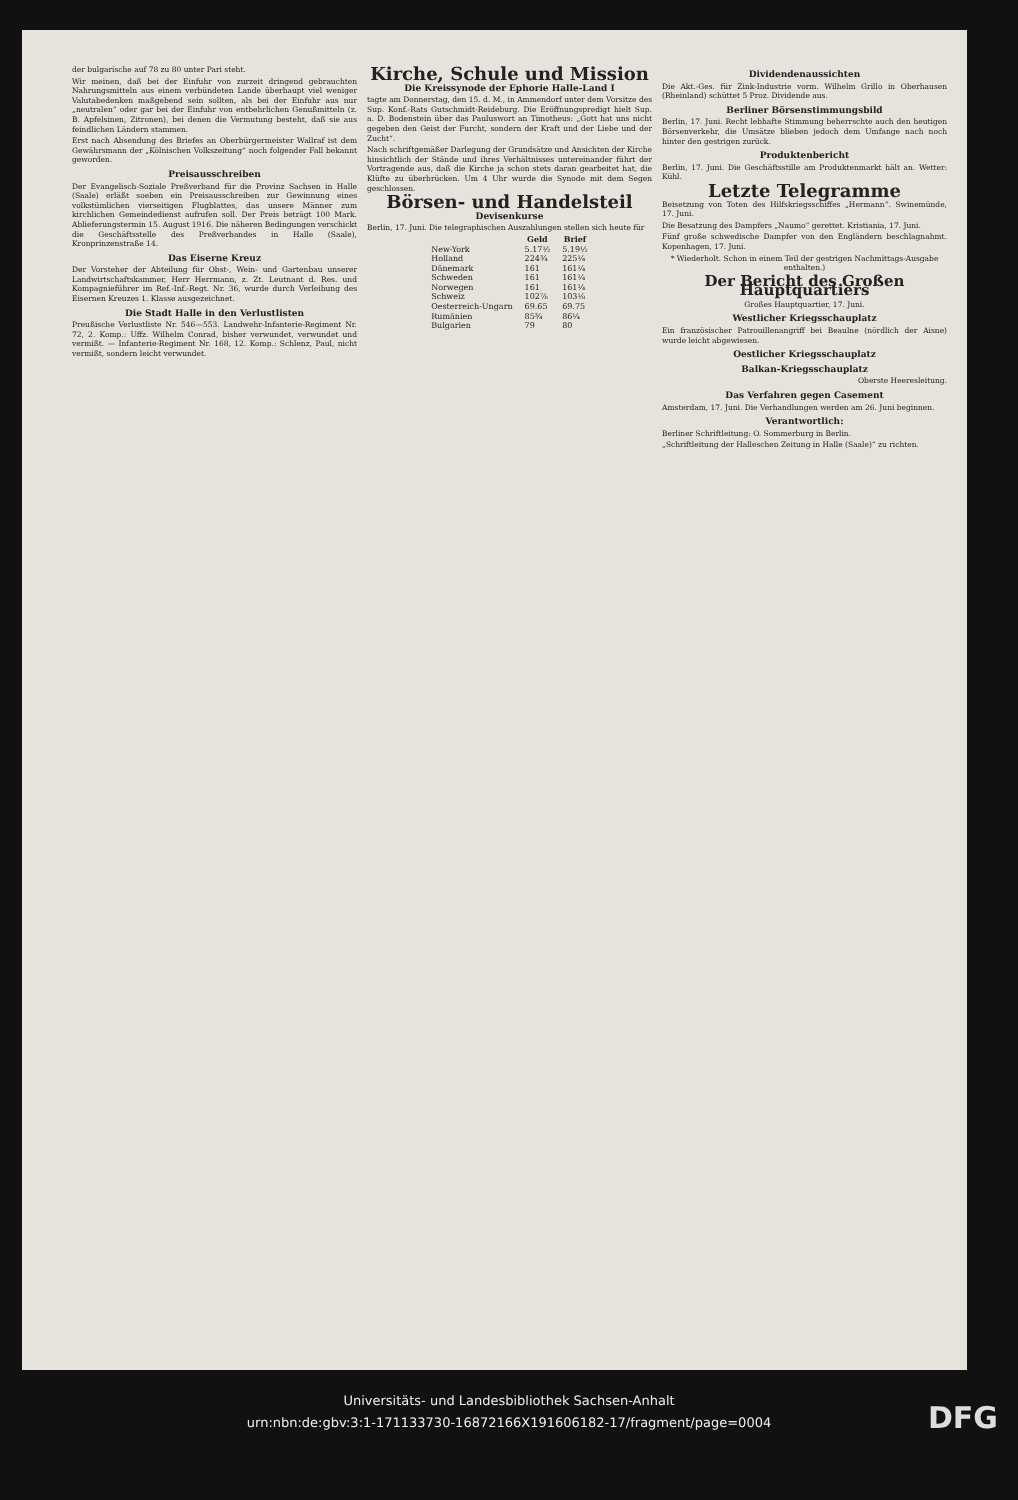der bulgarische auf 78 zu 80 unter Pari steht.
Wir meinen, daß bei der Einfuhr von zurzeit dringend gebrauchten Nahrungsmitteln aus einem verbündeten Lande überhaupt viel weniger Valutabedenken maßgebend sein sollten, als bei der Einfuhr aus nur „neutralen“ oder gar bei der Einfuhr von entbehrlichen Genußmitteln (z. B. Apfelsinen, Zitronen), bei denen die Vermutung besteht, daß sie aus feindlichen Ländern stammen.
Erst nach Absendung des Briefes an Oberbürgermeister Wallraf ist dem Gewährsmann der „Kölnischen Volkszeitung“ noch folgender Fall bekannt geworden.
Preisausschreiben
Der Evangelisch-Soziale Preßverband für die Provinz Sachsen in Halle (Saale) erläßt soeben ein Preisausschreiben zur Gewinnung eines volkstümlichen vierseitigen Flugblattes, das unsere Männer zum kirchlichen Gemeindedienst aufrufen soll. Der Preis beträgt 100 Mark. Ablieferungstermin 15. August 1916. Die näheren Bedingungen verschickt die Geschäftsstelle des Preßverbandes in Halle (Saale), Kronprinzenstraße 14.
Das Eiserne Kreuz
Der Vorsteher der Abteilung für Obst-, Wein- und Gartenbau unserer Landwirtschaftskammer, Herr Herrmann, z. Zt. Leutnant d. Res. und Kompagnieführer im Ref.-Inf.-Regt. Nr. 36, wurde durch Verleihung des Eisernen Kreuzes 1. Klasse ausgezeichnet.
Die Stadt Halle in den Verlustlisten
Preußische Verlustliste Nr. 546—553. Landwehr-Infanterie-Regiment Nr. 72, 2. Komp.: Uffz. Wilhelm Conrad, bisher verwundet, verwundet und vermißt. — Infanterie-Regiment Nr. 168, 12. Komp.: Schlenz, Paul, nicht vermißt, sondern leicht verwundet.
Kirche, Schule und Mission
Die Kreissynode der Ephorie Halle-Land I
tagte am Donnerstag, den 15. d. M., in Ammendorf unter dem Vorsitze des Sup. Konf.-Rats Gutschmidt-Reideburg. Die Eröffnungspredigt hielt Sup. a. D. Bodenstein über das Pauluswort an Timotheus: „Gott hat uns nicht gegeben den Geist der Furcht, sondern der Kraft und der Liebe und der Zucht“.
Nach schriftgemäßer Darlegung der Grundsätze und Ansichten der Kirche hinsichtlich der Stände und ihres Verhältnisses untereinander führt der Vortragende aus, daß die Kirche ja schon stets daran gearbeitet hat, die Klüfte zu überbrücken. Um 4 Uhr wurde die Synode mit dem Segen geschlossen.
Börsen- und Handelsteil
Devisenkurse
Berlin, 17. Juni. Die telegraphischen Auszahlungen stellen sich heute für
| | Geld | Brief |
| --- | --- | --- |
| New-York | 5.17½ | 5.19½ |
| Holland | 224¾ | 225¼ |
| Dänemark | 161 | 161¼ |
| Schweden | 161 | 161¼ |
| Norwegen | 161 | 161¼ |
| Schweiz | 102⅞ | 103⅛ |
| Oesterreich-Ungarn | 69.65 | 69.75 |
| Rumänien | 85¾ | 86¼ |
| Bulgarien | 79 | 80 |
Dividendenaussichten
Die Akt.-Ges. für Zink-Industrie vorm. Wilhelm Grillo in Oberhausen (Rheinland) schüttet 5 Proz. Dividende aus.
Berliner Börsenstimmungsbild
Berlin, 17. Juni. Recht lebhafte Stimmung beherrschte auch den heutigen Börsenverkehr, die Umsätze blieben jedoch dem Umfange nach noch hinter den gestrigen zurück.
Produktenbericht
Berlin, 17. Juni. Die Geschäftsstille am Produktenmarkt hält an. Wetter: Kühl.
Letzte Telegramme
Beisetzung von Toten des Hilfskriegsschiffes „Hermann“. Swinemünde, 17. Juni.
Die Besatzung des Dampfers „Naumo“ gerettet. Kristiania, 17. Juni.
Fünf große schwedische Dampfer von den Engländern beschlagnahmt. Kopenhagen, 17. Juni.
* Wiederholt. Schon in einem Teil der gestrigen Nachmittags-Ausgabe enthalten.)
Der Bericht des Großen Hauptquartiers
Großes Hauptquartier, 17. Juni.
Westlicher Kriegsschauplatz
Ein französischer Patrouillenangriff bei Beaulne (nördlich der Aisne) wurde leicht abgewiesen.
Oestlicher Kriegsschauplatz
Balkan-Kriegsschauplatz
Oberste Heeresleitung.
Das Verfahren gegen Casement
Amsterdam, 17. Juni. Die Verhandlungen werden am 26. Juni beginnen.
Verantwortlich:
Berliner Schriftleitung: O. Sommerburg in Berlin.
„Schriftleitung der Halleschen Zeitung in Halle (Saale)“ zu richten.
Universitäts- und Landesbibliothek Sachsen-Anhalt
urn:nbn:de:gbv:3:1-171133730-16872166X191606182-17/fragment/page=0004
DFG